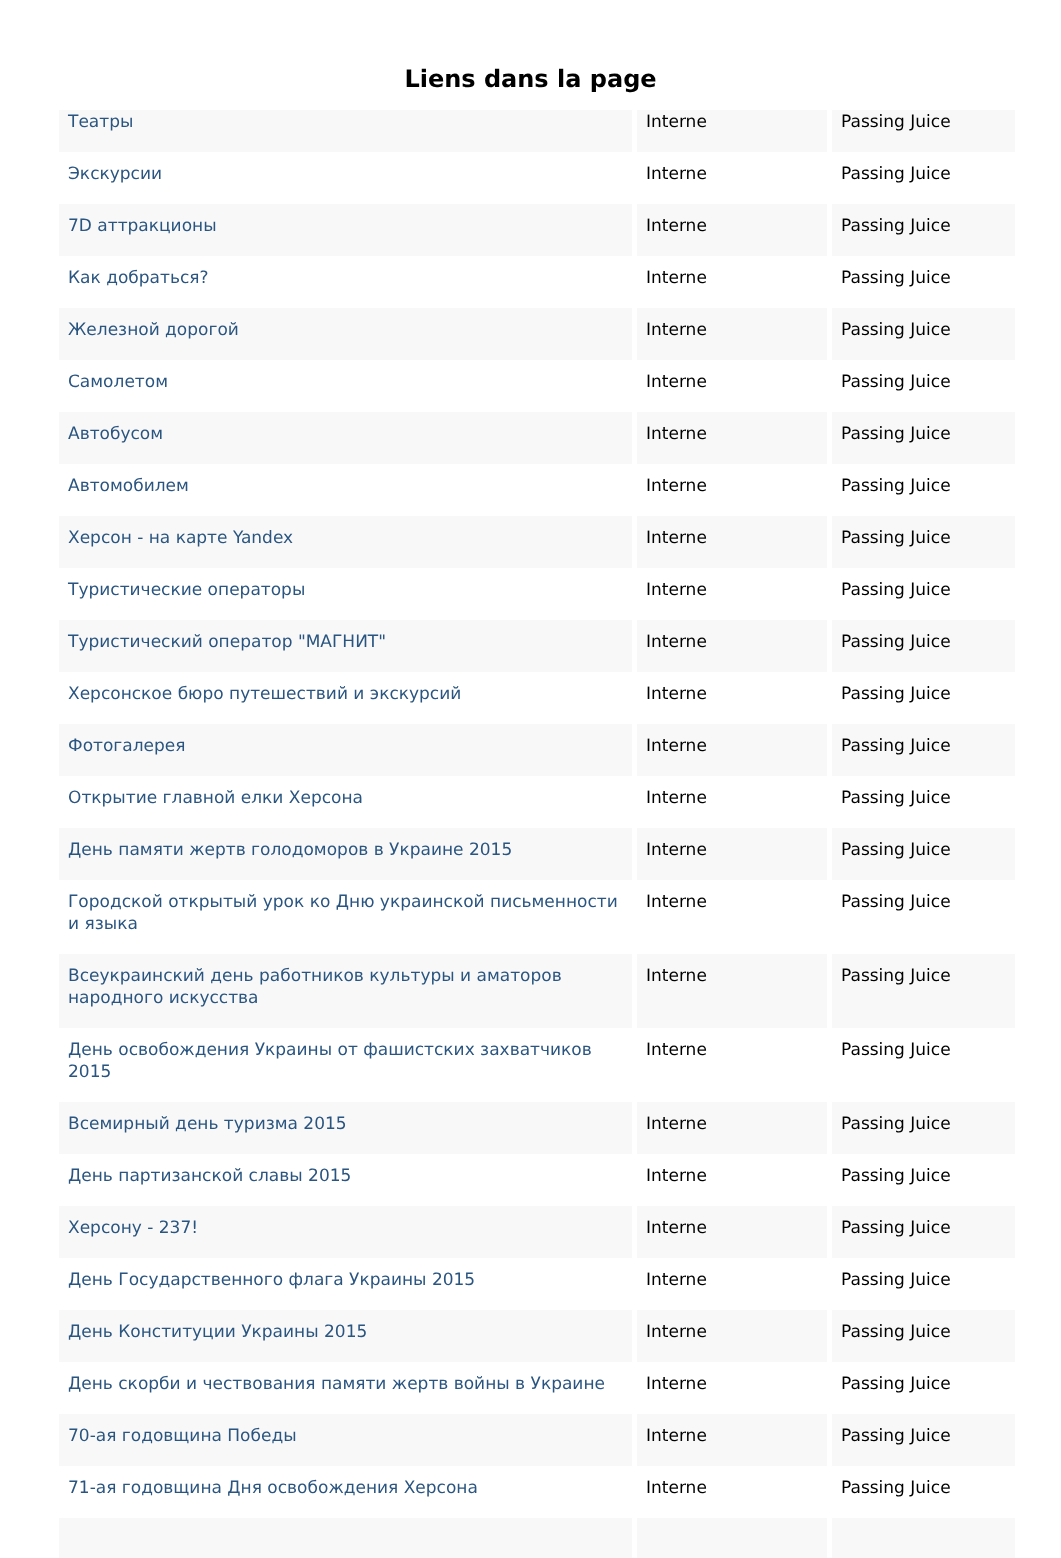Liens dans la page
| Театры | Interne | Passing Juice |
| Экскурсии | Interne | Passing Juice |
| 7D аттракционы | Interne | Passing Juice |
| Как добраться? | Interne | Passing Juice |
| Железной дорогой | Interne | Passing Juice |
| Самолетом | Interne | Passing Juice |
| Автобусом | Interne | Passing Juice |
| Автомобилем | Interne | Passing Juice |
| Херсон - на карте Yandex | Interne | Passing Juice |
| Туристические операторы | Interne | Passing Juice |
| Туристический оператор "МАГНИТ" | Interne | Passing Juice |
| Херсонское бюро путешествий и экскурсий | Interne | Passing Juice |
| Фотогалерея | Interne | Passing Juice |
| Открытие главной елки Херсона | Interne | Passing Juice |
| День памяти жертв голодоморов в Украине 2015 | Interne | Passing Juice |
| Городской открытый урок ко Дню украинской письменности и языка | Interne | Passing Juice |
| Всеукраинский день работников культуры и аматоров народного искусства | Interne | Passing Juice |
| День освобождения Украины от фашистских захватчиков 2015 | Interne | Passing Juice |
| Всемирный день туризма 2015 | Interne | Passing Juice |
| День партизанской славы 2015 | Interne | Passing Juice |
| Херсону - 237! | Interne | Passing Juice |
| День Государственного флага Украины 2015 | Interne | Passing Juice |
| День Конституции Украины 2015 | Interne | Passing Juice |
| День скорби и чествования памяти жертв войны в Украине | Interne | Passing Juice |
| 70-ая годовщина Победы | Interne | Passing Juice |
| 71-ая годовщина Дня освобождения Херсона | Interne | Passing Juice |